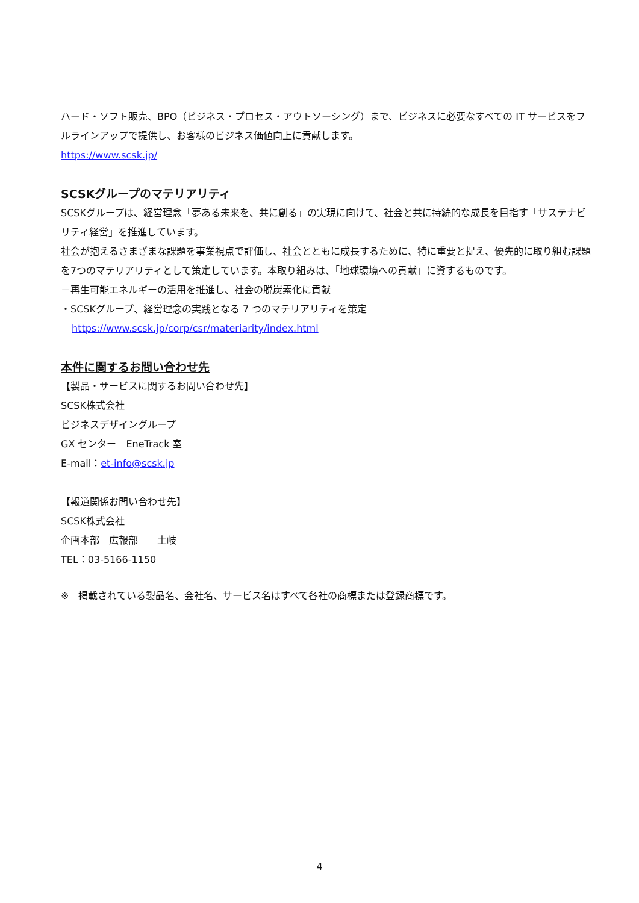ハード・ソフト販売、BPO（ビジネス・プロセス・アウトソーシング）まで、ビジネスに必要なすべての IT サービスをフルラインアップで提供し、お客様のビジネス価値向上に貢献します。
https://www.scsk.jp/
SCSKグループのマテリアリティ
SCSKグループは、経営理念「夢ある未来を、共に創る」の実現に向けて、社会と共に持続的な成長を目指す「サステナビリティ経営」を推進しています。
社会が抱えるさまざまな課題を事業視点で評価し、社会とともに成長するために、特に重要と捉え、優先的に取り組む課題を7つのマテリアリティとして策定しています。本取り組みは、「地球環境への貢献」に資するものです。
－再生可能エネルギーの活用を推進し、社会の脱炭素化に貢献
・SCSKグループ、経営理念の実践となる 7 つのマテリアリティを策定
https://www.scsk.jp/corp/csr/materiarity/index.html
本件に関するお問い合わせ先
【製品・サービスに関するお問い合わせ先】
SCSK株式会社
ビジネスデザイングループ
GX センター　EneTrack 室
E-mail：et-info@scsk.jp
【報道関係お問い合わせ先】
SCSK株式会社
企画本部　広報部　　土岐
TEL：03-5166-1150
※　掲載されている製品名、会社名、サービス名はすべて各社の商標または登録商標です。
4